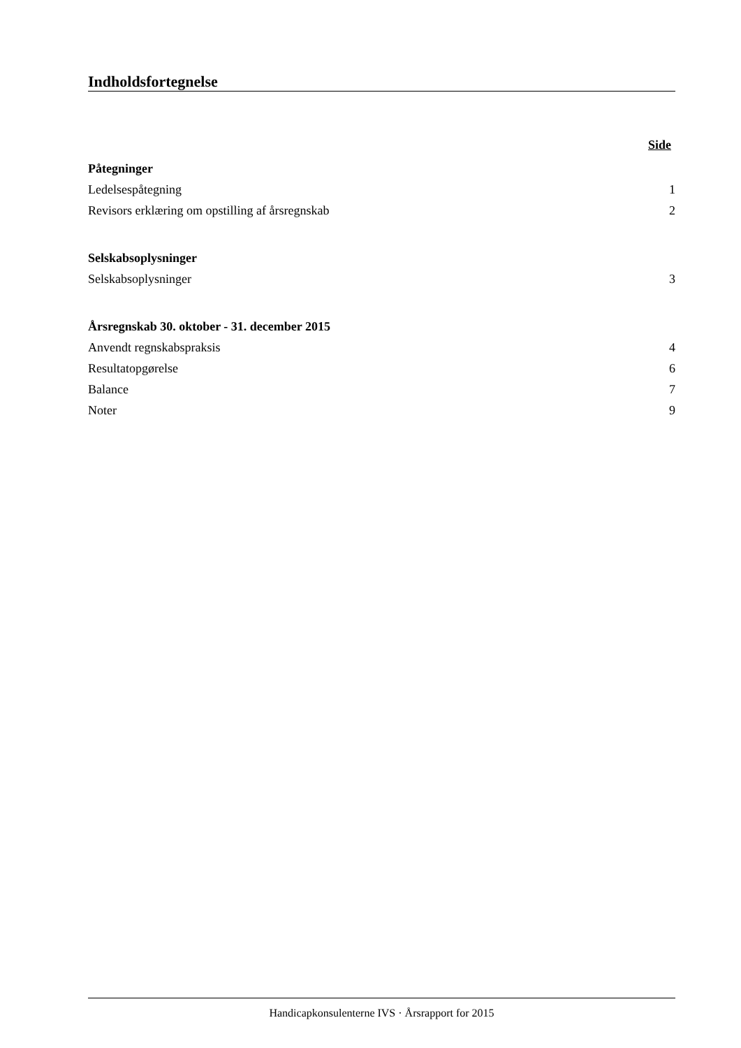Indholdsfortegnelse
Side
Påtegninger
Ledelsespåtegning 1
Revisors erklæring om opstilling af årsregnskab 2
Selskabsoplysninger
Selskabsoplysninger 3
Årsregnskab 30. oktober - 31. december 2015
Anvendt regnskabspraksis 4
Resultatopgørelse 6
Balance 7
Noter 9
Handicapkonsulenterne IVS · Årsrapport for 2015